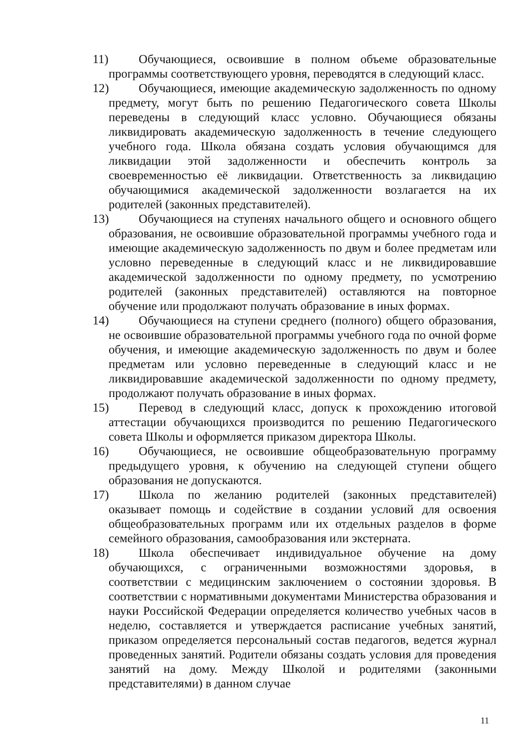11) Обучающиеся, освоившие в полном объеме образовательные программы соответствующего уровня, переводятся в следующий класс.
12) Обучающиеся, имеющие академическую задолженность по одному предмету, могут быть по решению Педагогического совета Школы переведены в следующий класс условно. Обучающиеся обязаны ликвидировать академическую задолженность в течение следующего учебного года. Школа обязана создать условия обучающимся для ликвидации этой задолженности и обеспечить контроль за своевременностью её ликвидации. Ответственность за ликвидацию обучающимися академической задолженности возлагается на их родителей (законных представителей).
13) Обучающиеся на ступенях начального общего и основного общего образования, не освоившие образовательной программы учебного года и имеющие академическую задолженность по двум и более предметам или условно переведенные в следующий класс и не ликвидировавшие академической задолженности по одному предмету, по усмотрению родителей (законных представителей) оставляются на повторное обучение или продолжают получать образование в иных формах.
14) Обучающиеся на ступени среднего (полного) общего образования, не освоившие образовательной программы учебного года по очной форме обучения, и имеющие академическую задолженность по двум и более предметам или условно переведенные в следующий класс и не ликвидировавшие академической задолженности по одному предмету, продолжают получать образование в иных формах.
15) Перевод в следующий класс, допуск к прохождению итоговой аттестации обучающихся производится по решению Педагогического совета Школы и оформляется приказом директора Школы.
16) Обучающиеся, не освоившие общеобразовательную программу предыдущего уровня, к обучению на следующей ступени общего образования не допускаются.
17) Школа по желанию родителей (законных представителей) оказывает помощь и содействие в создании условий для освоения общеобразовательных программ или их отдельных разделов в форме семейного образования, самообразования или экстерната.
18) Школа обеспечивает индивидуальное обучение на дому обучающихся, с ограниченными возможностями здоровья, в соответствии с медицинским заключением о состоянии здоровья. В соответствии с нормативными документами Министерства образования и науки Российской Федерации определяется количество учебных часов в неделю, составляется и утверждается расписание учебных занятий, приказом определяется персональный состав педагогов, ведется журнал проведенных занятий. Родители обязаны создать условия для проведения занятий на дому. Между Школой и родителями (законными представителями) в данном случае
11